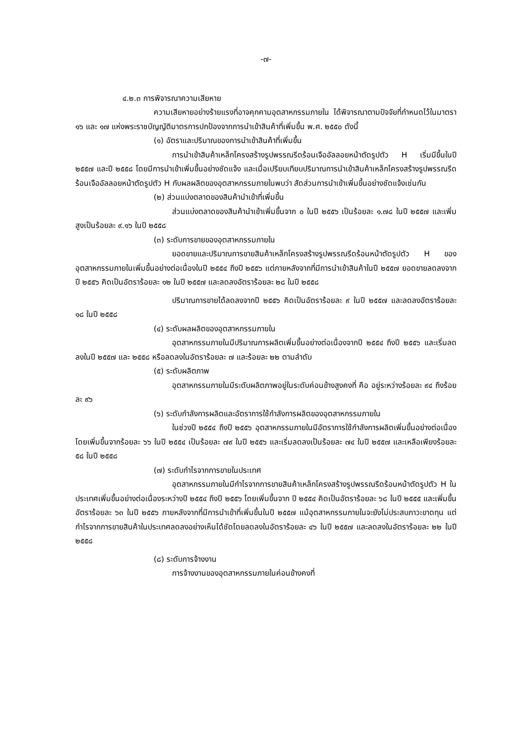-๗-
๔.๒.๓ การพิจารณาความเสียหาย
ความเสียหายอย่างร้ายแรงที่อาจคุกคามอุตสาหกรรมภายใน ได้พิจารณาตามปัจจัยที่กำหนดไว้ในมาตรา ๑๖ และ ๑๗ แห่งพระราชบัญญัติมาตรการปกป้องจากการนำเข้าสินค้าที่เพิ่มขึ้น พ.ศ. ๒๕๕๐ ดังนี้
(๑) อัตราและปริมาณของการนำเข้าสินค้าที่เพิ่มขึ้น
การนำเข้าสินค้าเหล็กโครงสร้างรูปพรรณรีดร้อนเจืออัลลอยหน้าตัดรูปตัว H เริ่มมีขึ้นในปี ๒๕๕๗ และปี ๒๕๕๘ โดยมีการนำเข้าเพิ่มขึ้นอย่างชัดแจ้ง และเมื่อเปรียบเทียบปริมาณการนำเข้าสินค้าเหล็กโครงสร้างรูปพรรณรีดร้อนเจืออัลลอยหน้าตัดรูปตัว H กับผลผลิตของอุตสาหกรรมภายในพบว่า สัดส่วนการนำเข้าเพิ่มขึ้นอย่างชัดแจ้งเช่นกัน
(๒) ส่วนแบ่งตลาดของสินค้านำเข้าที่เพิ่มขึ้น
ส่วนแบ่งตลาดของสินค้านำเข้าเพิ่มขึ้นจาก ๐ ในปี ๒๕๕๖ เป็นร้อยละ ๑.๗๘ ในปี ๒๕๕๗ และเพิ่มสูงเป็นร้อยละ ๙.๑๖ ในปี ๒๕๕๘
(๓) ระดับการขายของอุตสาหกรรมภายใน
ยอดขายและปริมาณการขายสินค้าเหล็กโครงสร้างรูปพรรณรีดร้อนหน้าตัดรูปตัว H ของอุตสาหกรรมภายในเพิ่มขึ้นอย่างต่อเนื่องในปี ๒๕๕๔ ถึงปี ๒๕๕๖ แต่ภายหลังจากที่มีการนำเข้าสินค้าในปี ๒๕๕๗ ยอดขายลดลงจากปี ๒๕๕๖ คิดเป็นอัตราร้อยละ ๑๒ ในปี ๒๕๕๗ และลดลงอัตราร้อยละ ๒๘ ในปี ๒๕๕๘
ปริมาณการขายได้ลดลงจากปี ๒๕๕๖ คิดเป็นอัตราร้อยละ ๙ ในปี ๒๕๕๗ และลดลงอัตราร้อยละ ๑๘ ในปี ๒๕๕๘
(๔) ระดับผลผลิตของอุตสาหกรรมภายใน
อุตสาหกรรมภายในมีปริมาณการผลิตเพิ่มขึ้นอย่างต่อเนื่องจากปี ๒๕๕๔ ถึงปี ๒๕๕๖ และเริ่มลดลงในปี ๒๕๕๗ และ ๒๕๕๘ หรือลดลงในอัตราร้อยละ ๗ และร้อยละ ๒๒ ตามลำดับ
(๕) ระดับผลิตภาพ
อุตสาหกรรมภายในมีระดับผลิตภาพอยู่ในระดับค่อนข้างสูงคงที่ คือ อยู่ระหว่างร้อยละ ๙๔ ถึงร้อยละ ๙๖
(๖) ระดับกำลังการผลิตและอัตราการใช้กำลังการผลิตของอุตสาหกรรมภายใน
ในช่วงปี ๒๕๕๔ ถึงปี ๒๕๕๖ อุตสาหกรรมภายในมีอัตราการใช้กำลังการผลิตเพิ่มขึ้นอย่างต่อเนื่อง โดยเพิ่มขึ้นจากร้อยละ ๖๖ ในปี ๒๕๕๔ เป็นร้อยละ ๗๙ ในปี ๒๕๕๖ และเริ่มลดลงเป็นร้อยละ ๗๔ ในปี ๒๕๕๗ และเหลือเพียงร้อยละ ๕๘ ในปี ๒๕๕๘
(๗) ระดับกำไรจากการขายในประเทศ
อุตสาหกรรมภายในมีกำไรจากการขายสินค้าเหล็กโครงสร้างรูปพรรณรีดร้อนหน้าตัดรูปตัว H ในประเทศเพิ่มขึ้นอย่างต่อเนื่องระหว่างปี ๒๕๕๔ ถึงปี ๒๕๕๖ โดยเพิ่มขึ้นจาก ปี ๒๕๕๔ คิดเป็นอัตราร้อยละ ๖๘ ในปี ๒๕๕๕ และเพิ่มขึ้นอัตราร้อยละ ๖๓ ในปี ๒๕๕๖ ภายหลังจากที่มีการนำเข้าที่เพิ่มขึ้นในปี ๒๕๕๗ แม้อุตสาหกรรมภายในจะยังไม่ประสบภาวะขาดทุน แต่กำไรจากการขายสินค้าในประเทศลดลงอย่างเห็นได้ชัดโดยลดลงในอัตราร้อยละ ๔๖ ในปี ๒๕๕๗ และลดลงในอัตราร้อยละ ๒๒ ในปี ๒๕๕๘
(๘) ระดับการจ้างงาน
การจ้างงานของอุตสาหกรรมภายในค่อนข้างคงที่